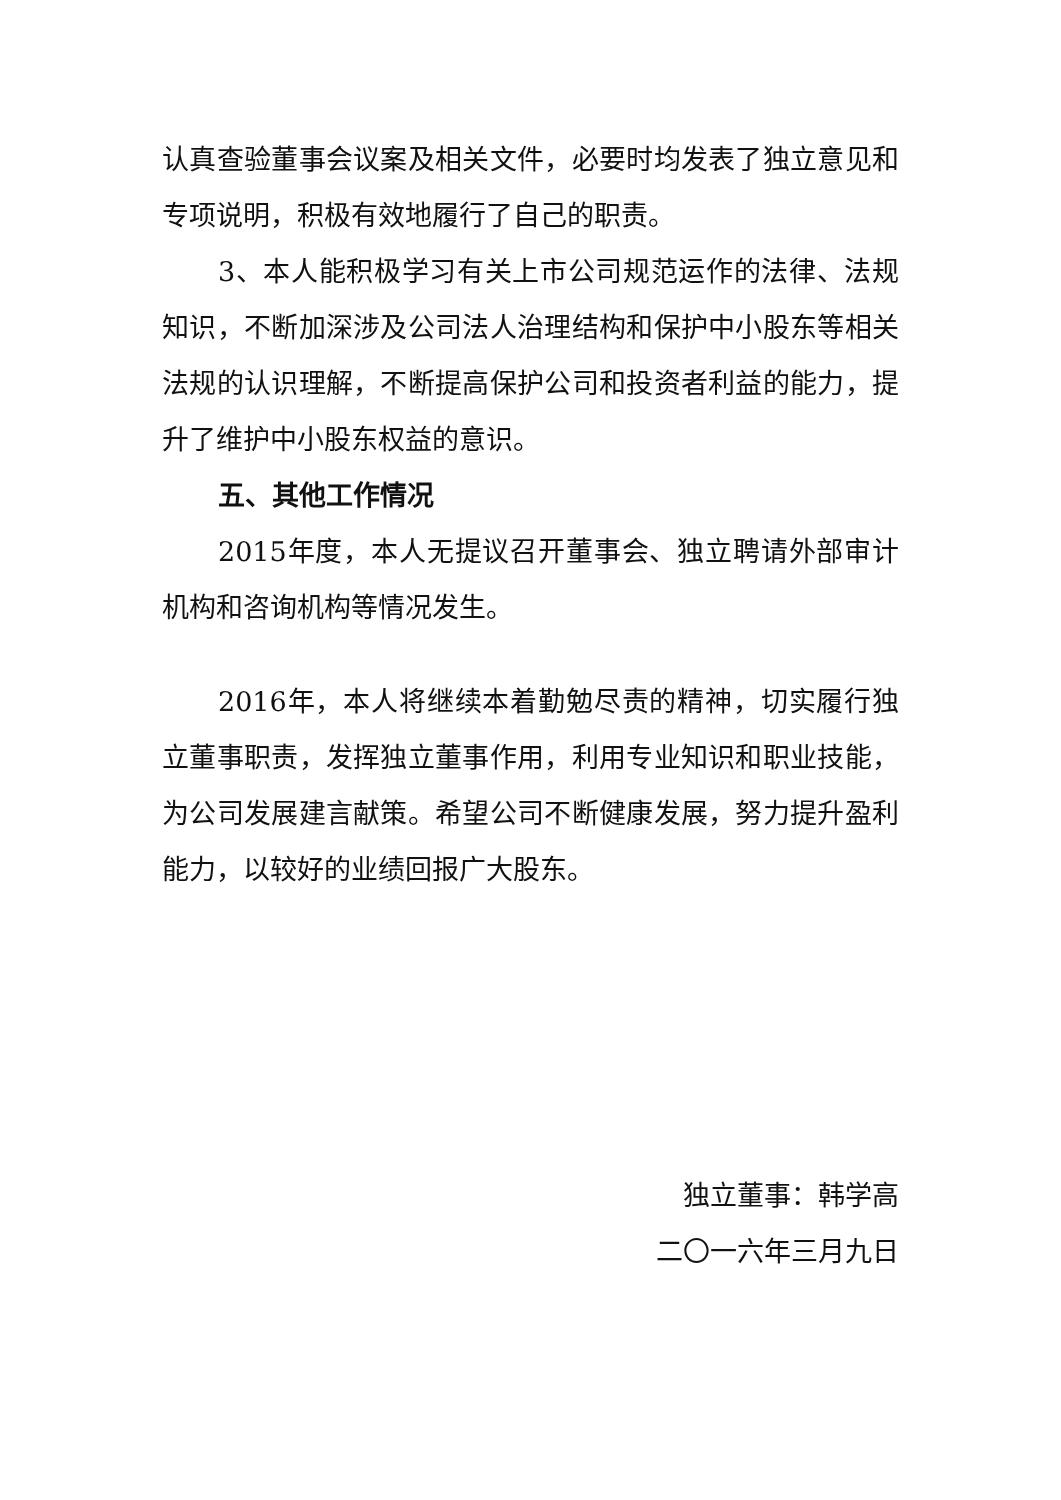认真查验董事会议案及相关文件，必要时均发表了独立意见和专项说明，积极有效地履行了自己的职责。
3、本人能积极学习有关上市公司规范运作的法律、法规知识，不断加深涉及公司法人治理结构和保护中小股东等相关法规的认识理解，不断提高保护公司和投资者利益的能力，提升了维护中小股东权益的意识。
五、其他工作情况
2015年度，本人无提议召开董事会、独立聘请外部审计机构和咨询机构等情况发生。
2016年，本人将继续本着勤勉尽责的精神，切实履行独立董事职责，发挥独立董事作用，利用专业知识和职业技能，为公司发展建言献策。希望公司不断健康发展，努力提升盈利能力，以较好的业绩回报广大股东。
独立董事：韩学高
二〇一六年三月九日